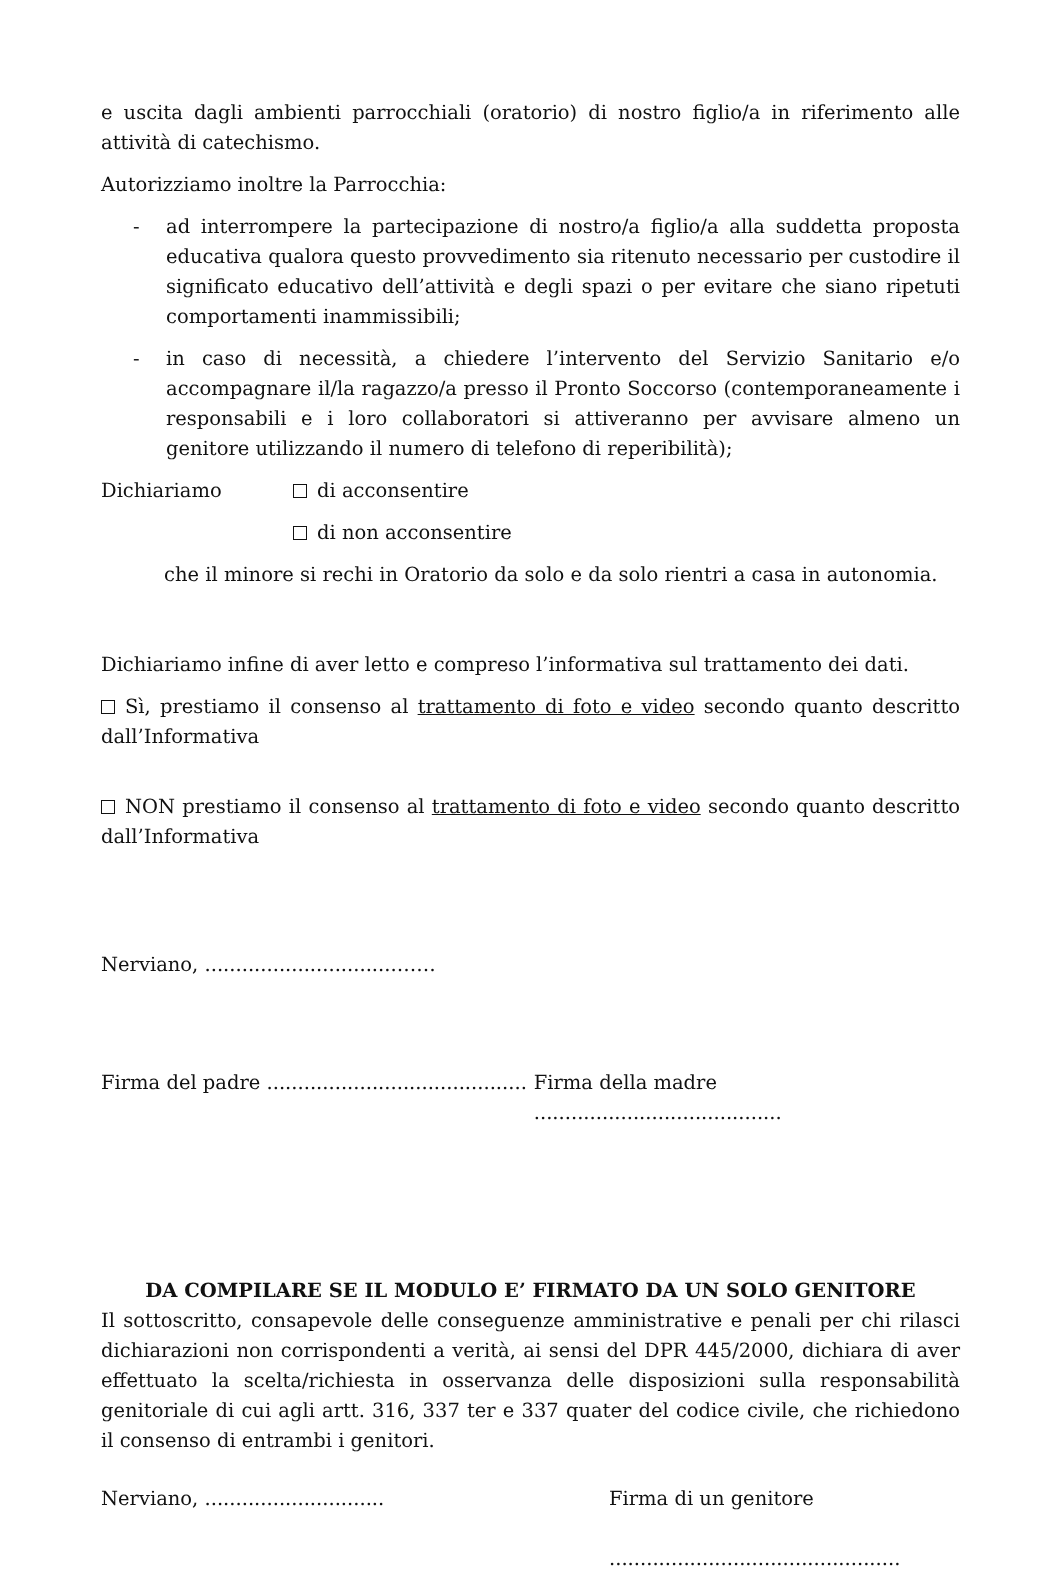e uscita dagli ambienti parrocchiali (oratorio) di nostro figlio/a in riferimento alle attività di catechismo.
Autorizziamo inoltre la Parrocchia:
- ad interrompere la partecipazione di nostro/a figlio/a alla suddetta proposta educativa qualora questo provvedimento sia ritenuto necessario per custodire il significato educativo dell’attività e degli spazi o per evitare che siano ripetuti comportamenti inammissibili;
- in caso di necessità, a chiedere l’intervento del Servizio Sanitario e/o accompagnare il/la ragazzo/a presso il Pronto Soccorso (contemporaneamente i responsabili e i loro collaboratori si attiveranno per avvisare almeno un genitore utilizzando il numero di telefono di reperibilità);
Dichiariamo di acconsentire
di non acconsentire
che il minore si rechi in Oratorio da solo e da solo rientri a casa in autonomia.
Dichiariamo infine di aver letto e compreso l’informativa sul trattamento dei dati.
Sì, prestiamo il consenso al trattamento di foto e video secondo quanto descritto dall’Informativa
NON prestiamo il consenso al trattamento di foto e video secondo quanto descritto dall’Informativa
Nerviano, ...............................……
Firma del padre .......................................... Firma della madre ........................................
DA COMPILARE SE IL MODULO E’ FIRMATO DA UN SOLO GENITORE
Il sottoscritto, consapevole delle conseguenze amministrative e penali per chi rilasci dichiarazioni non corrispondenti a verità, ai sensi del DPR 445/2000, dichiara di aver effettuato la scelta/richiesta in osservanza delle disposizioni sulla responsabilità genitoriale di cui agli artt. 316, 337 ter e 337 quater del codice civile, che richiedono il consenso di entrambi i genitori.
Nerviano, ............................. Firma di un genitore
...............................................